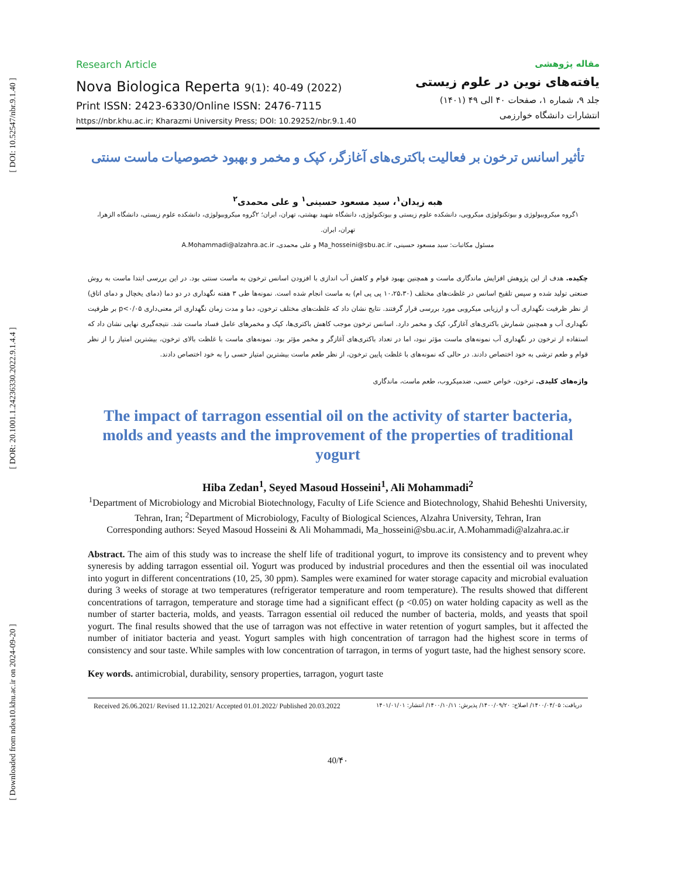[ DOI: 10.52547/nbr.9.1.40 ]
[ DOR: 20.1001.1.24236330.2022.9.1.4.4 ]
[ Downloaded from ndea10.khu.ac.ir on 2024-09-20 ]
Research Article
Nova Biologica Reperta 9(1): 40-49 (2022)
Print ISSN: 2423-6330/Online ISSN: 2476-7115
https://nbr.khu.ac.ir; Kharazmi University Press; DOI: 10.29252/nbr.9.1.40
مقاله پژوهشی
یافته‌های نوین در علوم زیستی
جلد ۹، شماره ۱، صفحات ۴۰ الی ۴۹ (۱۴۰۱)
انتشارات دانشگاه خوارزمی
تأثیر اسانس ترخون بر فعالیت باکتری‌های آغازگر، کپک و مخمر و بهبود خصوصیات ماست سنتی
هبه زیدان<sup>۱</sup>، سید مسعود حسینی<sup>۱</sup> و علی محمدی<sup>۲</sup>
۱گروه میکروبیولوژی و بیوتکنولوژی میکروبی، دانشکده علوم زیستی و بیوتکنولوژی، دانشگاه شهید بهشتی، تهران، ایران؛ ۲گروه میکروبیولوژی، دانشکده علوم زیستی، دانشگاه الزهرا، تهران، ایران.
مسئول مکاتبات: سید مسعود حسینی، Ma_hosseini@sbu.ac.ir و علی محمدی، A.Mohammadi@alzahra.ac.ir
چکیده. هدف از این پژوهش افزایش ماندگاری ماست و همچنین بهبود قوام و کاهش آب اندازی با افزودن اسانس ترخون به ماست سنتی بود. در این بررسی ابتدا ماست به روش صنعتی تولید شده و سپس تلقیح اسانس در غلظت‌های مختلف (۱۰،۲۵،۳۰ پی پی ام) به ماست انجام شده است. نمونه‌ها طی ۳ هفته نگهداری در دو دما (دمای یخچال و دمای اتاق) از نظر ظرفیت نگهداری آب و ارزیابی میکروبی مورد بررسی قرار گرفتند. نتایج نشان داد که غلظت‌های مختلف ترخون، دما و مدت زمان نگهداری اثر معنی‌داری p<۰/۰۵ بر ظرفیت نگهداری آب و همچنین شمارش باکتری‌های آغازگر، کپک و مخمر دارد. اسانس ترخون موجب کاهش باکتری‌ها، کپک و مخمرهای عامل فساد ماست شد. نتیجه‌گیری نهایی نشان داد که استفاده از ترخون در نگهداری آب نمونه‌های ماست مؤثر نبود، اما در تعداد باکتری‌های آغازگر و مخمر مؤثر بود. نمونه‌های ماست با غلظت بالای ترخون، بیشترین امتیاز را از نظر قوام و طعم ترشی به خود اختصاص دادند. در حالی که نمونه‌های با غلظت پایین ترخون، از نظر طعم ماست بیشترین امتیاز حسی را به خود اختصاص دادند.
واژه‌های کلیدی. ترخون، خواص حسی، ضدمیکروب، طعم ماست، ماندگاری
The impact of tarragon essential oil on the activity of starter bacteria, molds and yeasts and the improvement of the properties of traditional yogurt
Hiba Zedan<sup>1</sup>, Seyed Masoud Hosseini<sup>1</sup>, Ali Mohammadi<sup>2</sup>
<sup>1</sup> Department of Microbiology and Microbial Biotechnology, Faculty of Life Science and Biotechnology, Shahid Beheshti University, Tehran, Iran; <sup>2</sup>Department of Microbiology, Faculty of Biological Sciences, Alzahra University, Tehran, Iran
Corresponding authors: Seyed Masoud Hosseini & Ali Mohammadi, Ma_hosseini@sbu.ac.ir, A.Mohammadi@alzahra.ac.ir
Abstract. The aim of this study was to increase the shelf life of traditional yogurt, to improve its consistency and to prevent whey syneresis by adding tarragon essential oil. Yogurt was produced by industrial procedures and then the essential oil was inoculated into yogurt in different concentrations (10, 25, 30 ppm). Samples were examined for water storage capacity and microbial evaluation during 3 weeks of storage at two temperatures (refrigerator temperature and room temperature). The results showed that different concentrations of tarragon, temperature and storage time had a significant effect (p <0.05) on water holding capacity as well as the number of starter bacteria, molds, and yeasts. Tarragon essential oil reduced the number of bacteria, molds, and yeasts that spoil yogurt. The final results showed that the use of tarragon was not effective in water retention of yogurt samples, but it affected the number of initiator bacteria and yeast. Yogurt samples with high concentration of tarragon had the highest score in terms of consistency and sour taste. While samples with low concentration of tarragon, in terms of yogurt taste, had the highest sensory score.
Key words. antimicrobial, durability, sensory properties, tarragon, yogurt taste
Received 26.06.2021/ Revised 11.12.2021/ Accepted 01.01.2022/ Published 20.03.2022 دریافت: ۱۴۰۰/۰۴/۰۵/ اصلاح: ۱۴۰۰/۰۹/۲۰/ پذیرش: ۱۴۰۰/۱۰/۱۱/ انتشار: ۱۴۰۱/۰۱/۰۱
40/۴۰